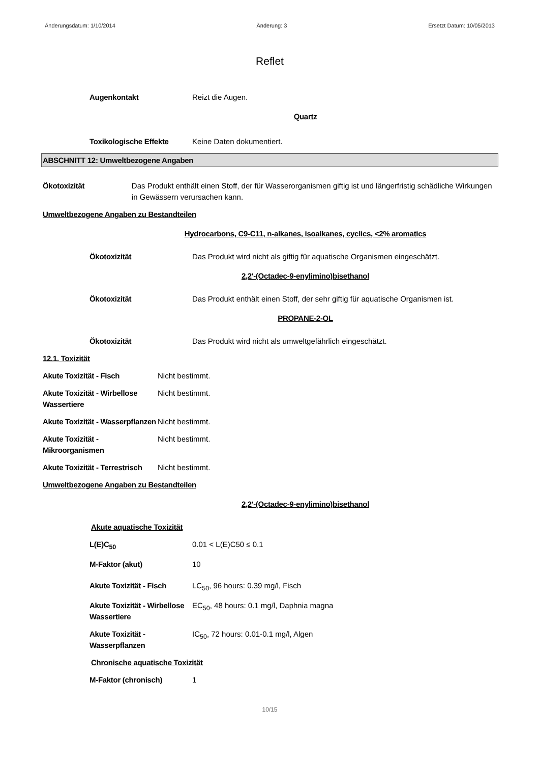Änderungsdatum: 1/10/2014 Änderung: 3 Ersetzt Datum: 10/05/2013
Reflet
Augenkontakt Reizt die Augen.
Quartz
Toxikologische Effekte Keine Daten dokumentiert.
ABSCHNITT 12: Umweltbezogene Angaben
Ökotoxizität Das Produkt enthält einen Stoff, der für Wasserorganismen giftig ist und längerfristig schädliche Wirkungen in Gewässern verursachen kann.
Umweltbezogene Angaben zu Bestandteilen
Hydrocarbons, C9-C11, n-alkanes, isoalkanes, cyclics, <2% aromatics
Ökotoxizität Das Produkt wird nicht als giftig für aquatische Organismen eingeschätzt.
2,2'-(Octadec-9-enylimino)bisethanol
Ökotoxizität Das Produkt enthält einen Stoff, der sehr giftig für aquatische Organismen ist.
PROPANE-2-OL
Ökotoxizität Das Produkt wird nicht als umweltgefährlich eingeschätzt.
12.1. Toxizität
Akute Toxizität - Fisch Nicht bestimmt.
Akute Toxizität - Wirbellose Wassertiere
Nicht bestimmt.
Akute Toxizität - Wasserpflanzen
Nicht bestimmt.
Akute Toxizität - Mikroorganismen
Nicht bestimmt.
Akute Toxizität - Terrestrisch
Nicht bestimmt.
Umweltbezogene Angaben zu Bestandteilen
2,2'-(Octadec-9-enylimino)bisethanol
Akute aquatische Toxizität
L(E)C<sub>50</sub> 0.01 < L(E)C50 ≤ 0.1
M-Faktor (akut) 10
Akute Toxizität - Fisch
LC<sub>50</sub>, 96 hours: 0.39 mg/l, Fisch
Akute Toxizität - Wirbellose Wassertiere
EC<sub>50</sub>, 48 hours: 0.1 mg/l, Daphnia magna
Akute Toxizität - Wasserpflanzen
IC<sub>50</sub>, 72 hours: 0.01-0.1 mg/l, Algen
Chronische aquatische Toxizität
M-Faktor (chronisch) 1
10/15